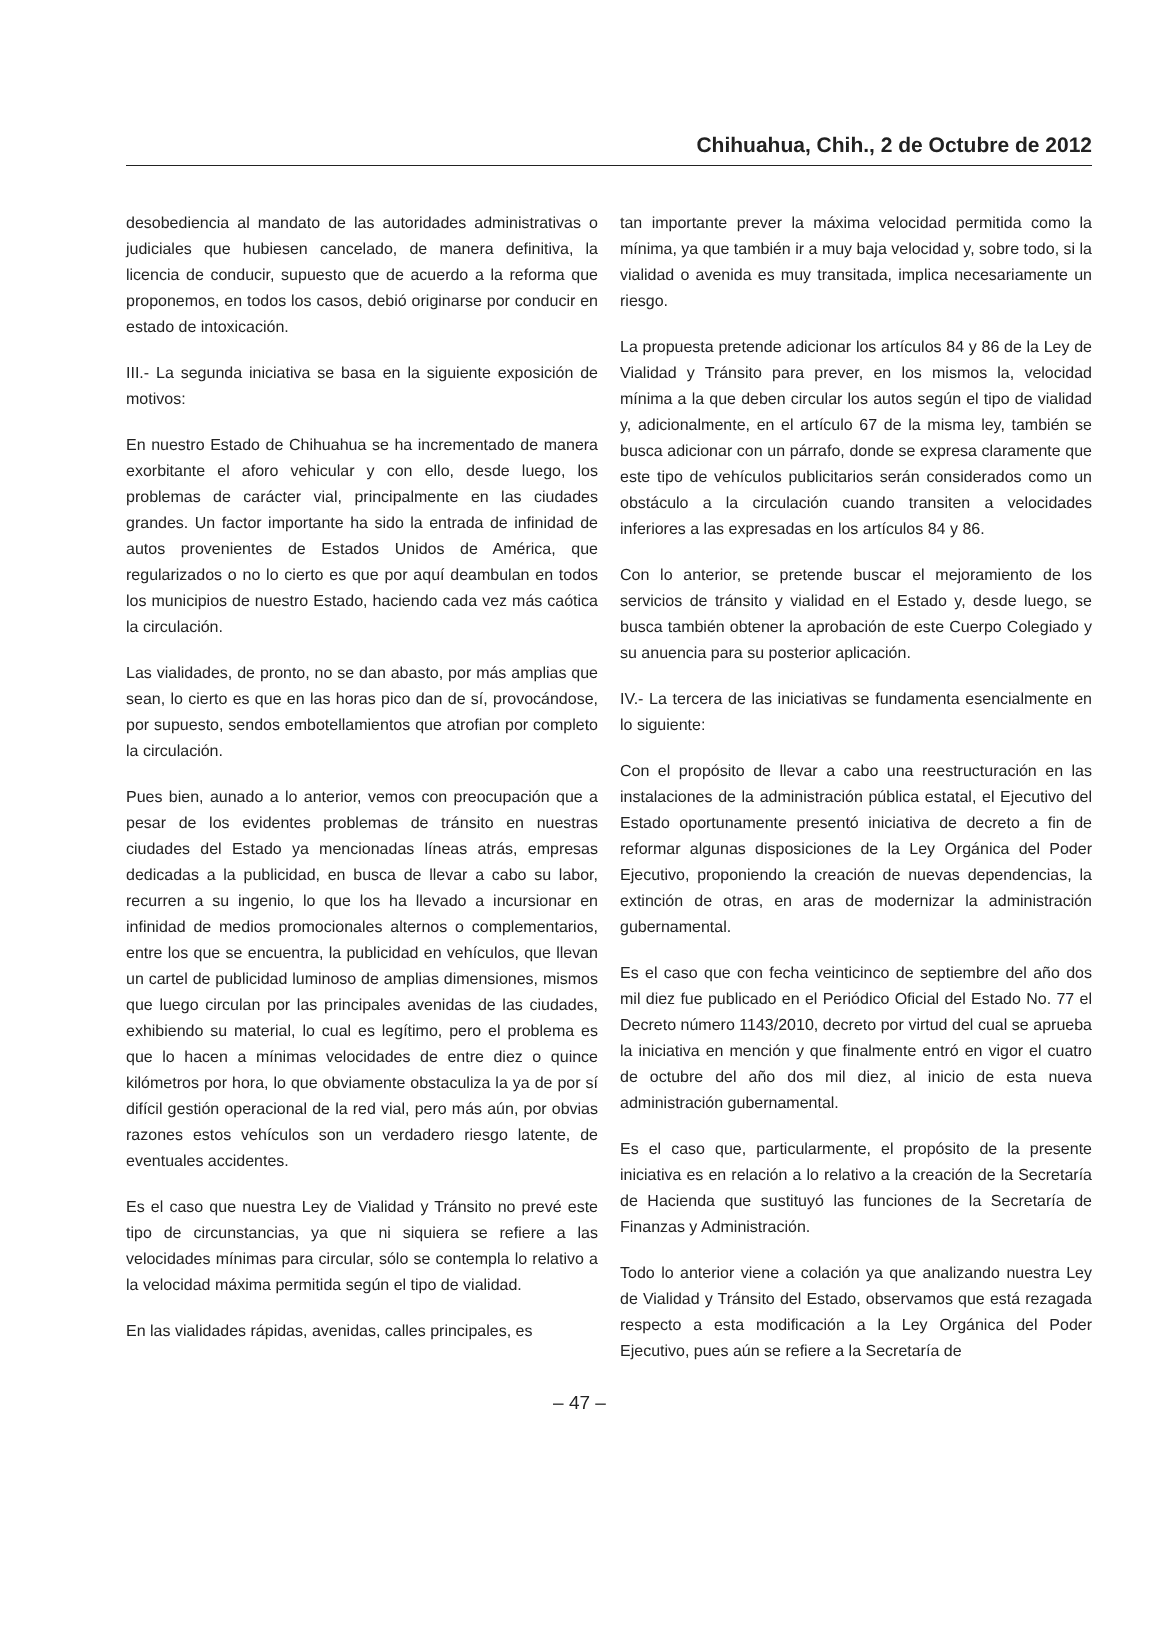Chihuahua, Chih., 2 de Octubre de 2012
desobediencia al mandato de las autoridades administrativas o judiciales que hubiesen cancelado, de manera definitiva, la licencia de conducir, supuesto que de acuerdo a la reforma que proponemos, en todos los casos, debió originarse por conducir en estado de intoxicación.
III.- La segunda iniciativa se basa en la siguiente exposición de motivos:
En nuestro Estado de Chihuahua se ha incrementado de manera exorbitante el aforo vehicular y con ello, desde luego, los problemas de carácter vial, principalmente en las ciudades grandes. Un factor importante ha sido la entrada de infinidad de autos provenientes de Estados Unidos de América, que regularizados o no lo cierto es que por aquí deambulan en todos los municipios de nuestro Estado, haciendo cada vez más caótica la circulación.
Las vialidades, de pronto, no se dan abasto, por más amplias que sean, lo cierto es que en las horas pico dan de sí, provocándose, por supuesto, sendos embotellamientos que atrofian por completo la circulación.
Pues bien, aunado a lo anterior, vemos con preocupación que a pesar de los evidentes problemas de tránsito en nuestras ciudades del Estado ya mencionadas líneas atrás, empresas dedicadas a la publicidad, en busca de llevar a cabo su labor, recurren a su ingenio, lo que los ha llevado a incursionar en infinidad de medios promocionales alternos o complementarios, entre los que se encuentra, la publicidad en vehículos, que llevan un cartel de publicidad luminoso de amplias dimensiones, mismos que luego circulan por las principales avenidas de las ciudades, exhibiendo su material, lo cual es legítimo, pero el problema es que lo hacen a mínimas velocidades de entre diez o quince kilómetros por hora, lo que obviamente obstaculiza la ya de por sí difícil gestión operacional de la red vial, pero más aún, por obvias razones estos vehículos son un verdadero riesgo latente, de eventuales accidentes.
Es el caso que nuestra Ley de Vialidad y Tránsito no prevé este tipo de circunstancias, ya que ni siquiera se refiere a las velocidades mínimas para circular, sólo se contempla lo relativo a la velocidad máxima permitida según el tipo de vialidad.
En las vialidades rápidas, avenidas, calles principales, es
tan importante prever la máxima velocidad permitida como la mínima, ya que también ir a muy baja velocidad y, sobre todo, si la vialidad o avenida es muy transitada, implica necesariamente un riesgo.
La propuesta pretende adicionar los artículos 84 y 86 de la Ley de Vialidad y Tránsito para prever, en los mismos la, velocidad mínima a la que deben circular los autos según el tipo de vialidad y, adicionalmente, en el artículo 67 de la misma ley, también se busca adicionar con un párrafo, donde se expresa claramente que este tipo de vehículos publicitarios serán considerados como un obstáculo a la circulación cuando transiten a velocidades inferiores a las expresadas en los artículos 84 y 86.
Con lo anterior, se pretende buscar el mejoramiento de los servicios de tránsito y vialidad en el Estado y, desde luego, se busca también obtener la aprobación de este Cuerpo Colegiado y su anuencia para su posterior aplicación.
IV.- La tercera de las iniciativas se fundamenta esencialmente en lo siguiente:
Con el propósito de llevar a cabo una reestructuración en las instalaciones de la administración pública estatal, el Ejecutivo del Estado oportunamente presentó iniciativa de decreto a fin de reformar algunas disposiciones de la Ley Orgánica del Poder Ejecutivo, proponiendo la creación de nuevas dependencias, la extinción de otras, en aras de modernizar la administración gubernamental.
Es el caso que con fecha veinticinco de septiembre del año dos mil diez fue publicado en el Periódico Oficial del Estado No. 77 el Decreto número 1143/2010, decreto por virtud del cual se aprueba la iniciativa en mención y que finalmente entró en vigor el cuatro de octubre del año dos mil diez, al inicio de esta nueva administración gubernamental.
Es el caso que, particularmente, el propósito de la presente iniciativa es en relación a lo relativo a la creación de la Secretaría de Hacienda que sustituyó las funciones de la Secretaría de Finanzas y Administración.
Todo lo anterior viene a colación ya que analizando nuestra Ley de Vialidad y Tránsito del Estado, observamos que está rezagada respecto a esta modificación a la Ley Orgánica del Poder Ejecutivo, pues aún se refiere a la Secretaría de
– 47 –